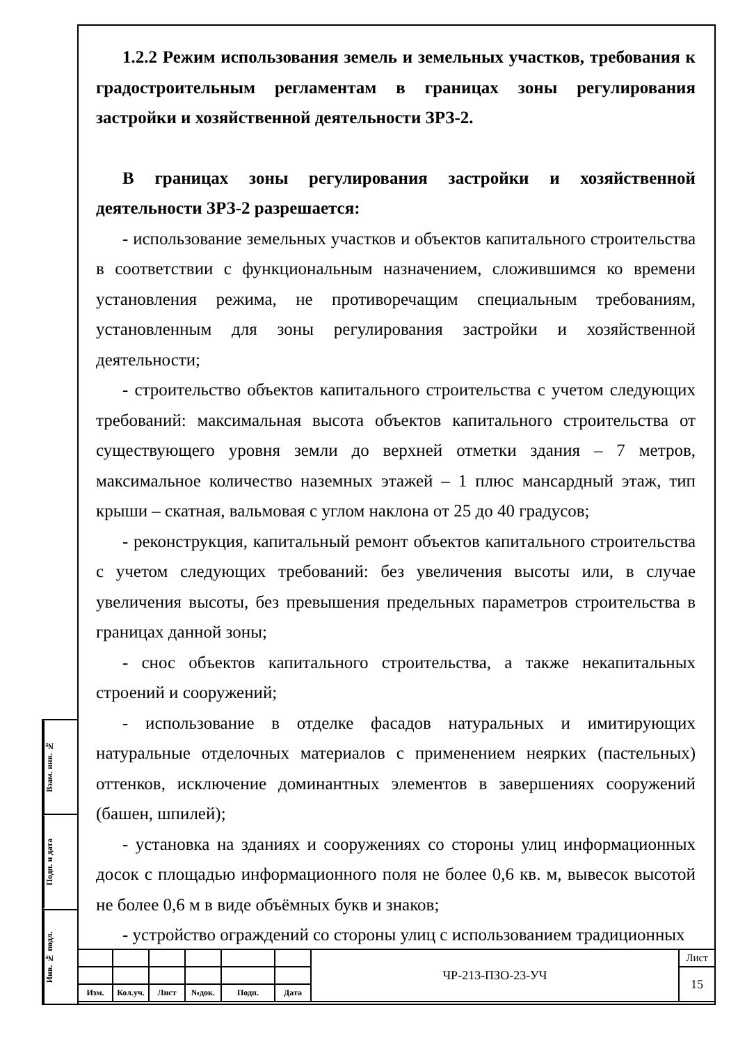1.2.2 Режим использования земель и земельных участков, требования к градостроительным регламентам в границах зоны регулирования застройки и хозяйственной деятельности ЗРЗ-2.
В границах зоны регулирования застройки и хозяйственной деятельности ЗРЗ-2 разрешается:
- использование земельных участков и объектов капитального строительства в соответствии с функциональным назначением, сложившимся ко времени установления режима, не противоречащим специальным требованиям, установленным для зоны регулирования застройки и хозяйственной деятельности;
- строительство объектов капитального строительства с учетом следующих требований: максимальная высота объектов капитального строительства от существующего уровня земли до верхней отметки здания – 7 метров, максимальное количество наземных этажей – 1 плюс мансардный этаж, тип крыши – скатная, вальмовая с углом наклона от 25 до 40 градусов;
- реконструкция, капитальный ремонт объектов капитального строительства с учетом следующих требований: без увеличения высоты или, в случае увеличения высоты, без превышения предельных параметров строительства в границах данной зоны;
- снос объектов капитального строительства, а также некапитальных строений и сооружений;
- использование в отделке фасадов натуральных и имитирующих натуральные отделочных материалов с применением неярких (пастельных) оттенков, исключение доминантных элементов в завершениях сооружений (башен, шпилей);
- установка на зданиях и сооружениях со стороны улиц информационных досок с площадью информационного поля не более 0,6 кв. м, вывесок высотой не более 0,6 м в виде объёмных букв и знаков;
- устройство ограждений со стороны улиц с использованием традиционных
Взам. инв. №
Подп. и дата
Инв. № подл.
| | | | | | | ЧР-213-ПЗО-23-УЧ | Лист |
| | | | | | | | 15 |
| Изм. | Кол.уч. | Лист | №док. | Подп. | Дата | | |